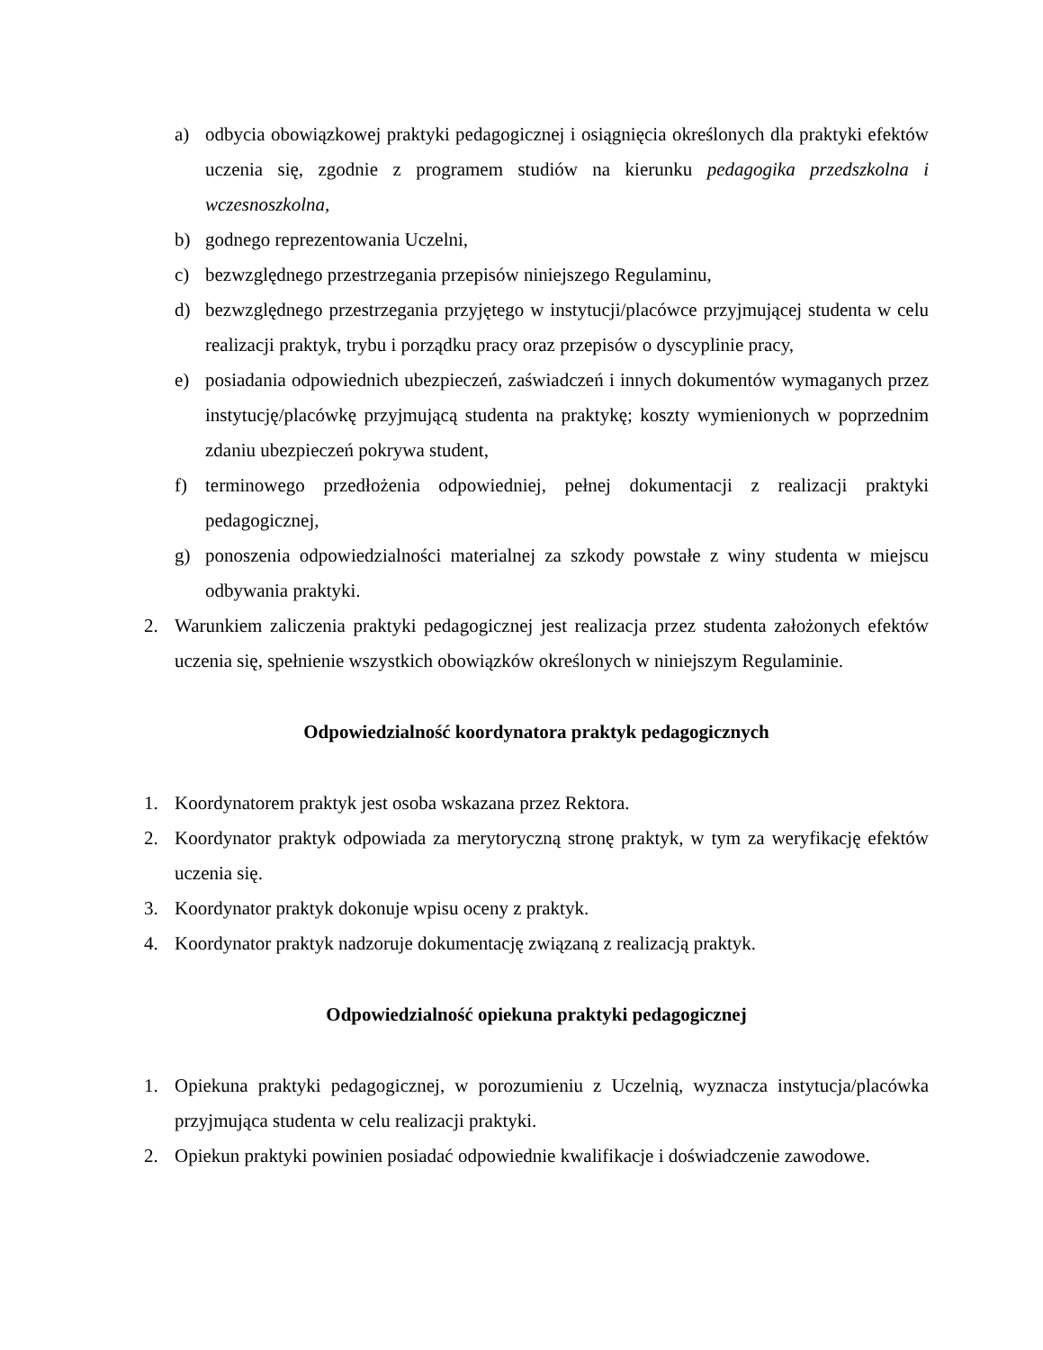a) odbycia obowiązkowej praktyki pedagogicznej i osiągnięcia określonych dla praktyki efektów uczenia się, zgodnie z programem studiów na kierunku pedagogika przedszkolna i wczesnoszkolna,
b) godnego reprezentowania Uczelni,
c) bezwzględnego przestrzegania przepisów niniejszego Regulaminu,
d) bezwzględnego przestrzegania przyjętego w instytucji/placówce przyjmującej studenta w celu realizacji praktyk, trybu i porządku pracy oraz przepisów o dyscyplinie pracy,
e) posiadania odpowiednich ubezpieczeń, zaświadczeń i innych dokumentów wymaganych przez instytucję/placówkę przyjmującą studenta na praktykę; koszty wymienionych w poprzednim zdaniu ubezpieczeń pokrywa student,
f) terminowego przedłożenia odpowiedniej, pełnej dokumentacji z realizacji praktyki pedagogicznej,
g) ponoszenia odpowiedzialności materialnej za szkody powstałe z winy studenta w miejscu odbywania praktyki.
2. Warunkiem zaliczenia praktyki pedagogicznej jest realizacja przez studenta założonych efektów uczenia się, spełnienie wszystkich obowiązków określonych w niniejszym Regulaminie.
Odpowiedzialność koordynatora praktyk pedagogicznych
1. Koordynatorem praktyk jest osoba wskazana przez Rektora.
2. Koordynator praktyk odpowiada za merytoryczną stronę praktyk, w tym za weryfikację efektów uczenia się.
3. Koordynator praktyk dokonuje wpisu oceny z praktyk.
4. Koordynator praktyk nadzoruje dokumentację związaną z realizacją praktyk.
Odpowiedzialność opiekuna praktyki pedagogicznej
1. Opiekuna praktyki pedagogicznej, w porozumieniu z Uczelnią, wyznacza instytucja/placówka przyjmująca studenta w celu realizacji praktyki.
2. Opiekun praktyki powinien posiadać odpowiednie kwalifikacje i doświadczenie zawodowe.